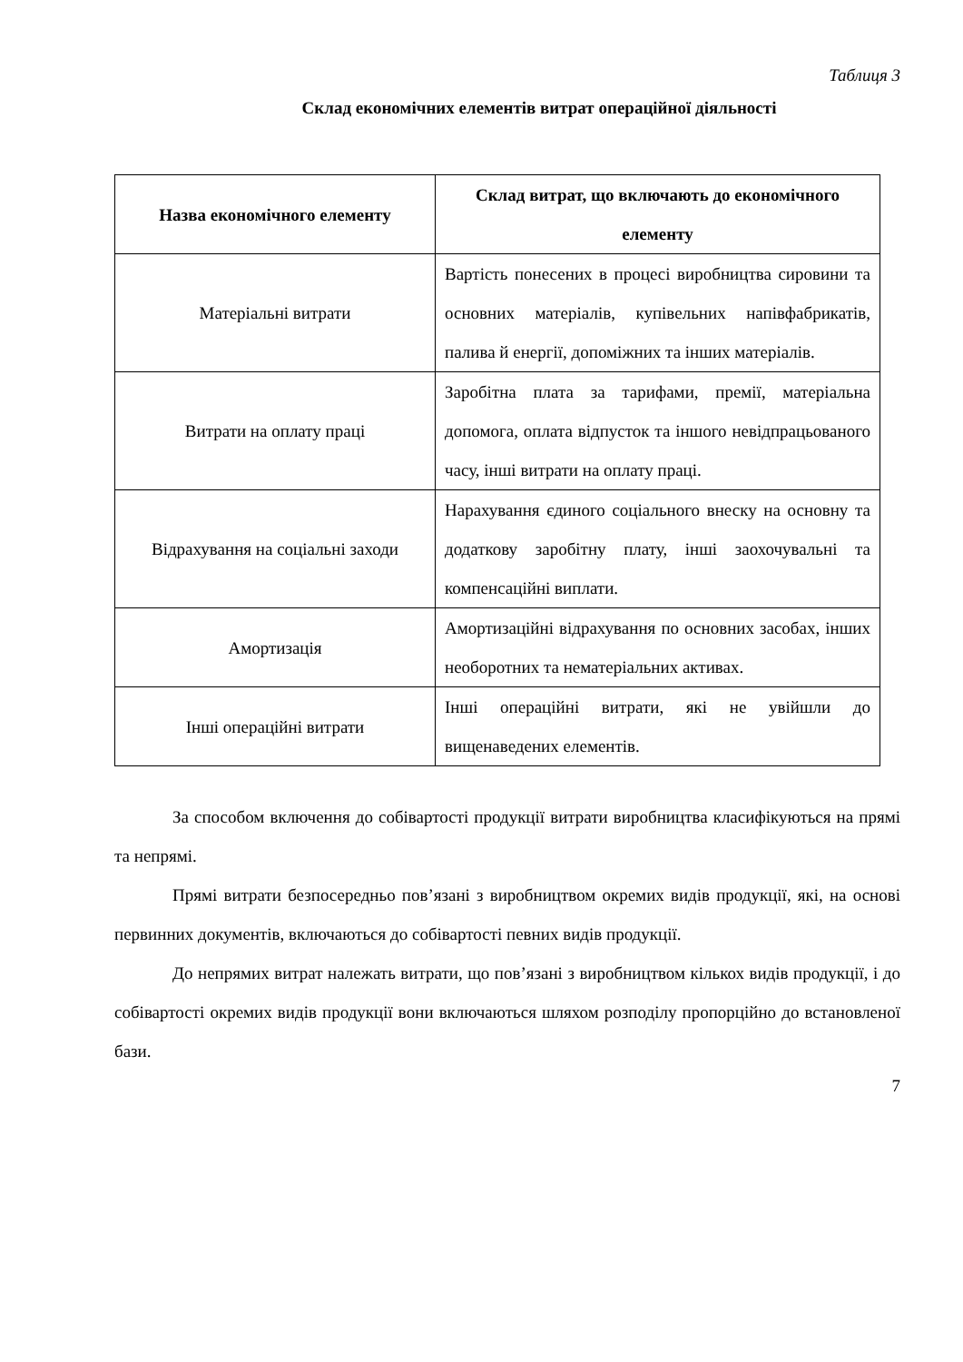Таблиця 3
Склад економічних елементів витрат операційної діяльності
| Назва економічного елементу | Склад витрат, що включають до економічного елементу |
| --- | --- |
| Матеріальні витрати | Вартість понесених в процесі виробництва сировини та основних матеріалів, купівельних напівфабрикатів, палива й енергії, допоміжних та інших матеріалів. |
| Витрати на оплату праці | Заробітна плата за тарифами, премії, матеріальна допомога, оплата відпусток та іншого невідпрацьованого часу, інші витрати на оплату праці. |
| Відрахування на соціальні заходи | Нарахування єдиного соціального внеску на основну та додаткову заробітну плату, інші заохочувальні та компенсаційні виплати. |
| Амортизація | Амортизаційні відрахування по основних засобах, інших необоротних та нематеріальних активах. |
| Інші операційні витрати | Інші операційні витрати, які не увійшли до вищенаведених елементів. |
За способом включення до собівартості продукції витрати виробництва класифікуються на прямі та непрямі.
Прямі витрати безпосередньо пов’язані з виробництвом окремих видів продукції, які, на основі первинних документів, включаються до собівартості певних видів продукції.
До непрямих витрат належать витрати, що пов’язані з виробництвом кількох видів продукції, і до собівартості окремих видів продукції вони включаються шляхом розподілу пропорційно до встановленої бази.
7